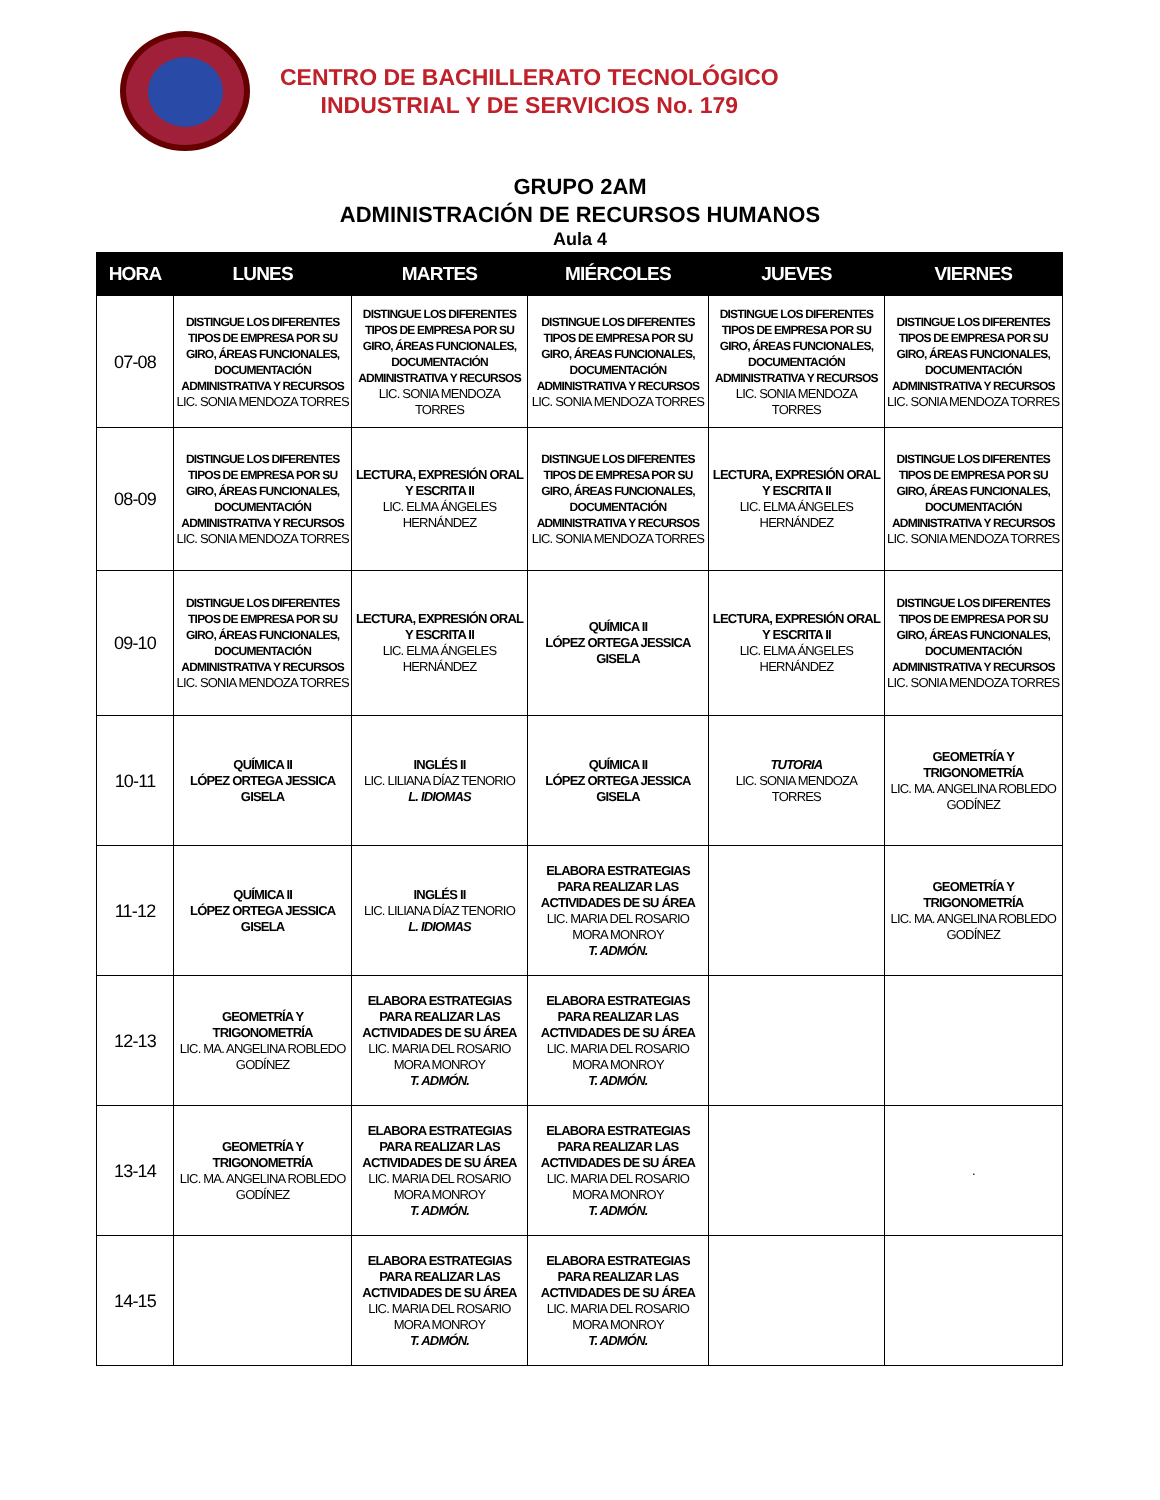CENTRO DE BACHILLERATO TECNOLÓGICO
INDUSTRIAL Y DE SERVICIOS No. 179
GRUPO 2AM
ADMINISTRACIÓN DE RECURSOS HUMANOS
Aula 4
| HORA | LUNES | MARTES | MIÉRCOLES | JUEVES | VIERNES |
| --- | --- | --- | --- | --- | --- |
| 07-08 | DISTINGUE LOS DIFERENTES TIPOS DE EMPRESA POR SU GIRO, ÁREAS FUNCIONALES, DOCUMENTACIÓN ADMINISTRATIVA Y RECURSOS LIC. SONIA MENDOZA TORRES | DISTINGUE LOS DIFERENTES TIPOS DE EMPRESA POR SU GIRO, ÁREAS FUNCIONALES, DOCUMENTACIÓN ADMINISTRATIVA Y RECURSOS LIC. SONIA MENDOZA TORRES | DISTINGUE LOS DIFERENTES TIPOS DE EMPRESA POR SU GIRO, ÁREAS FUNCIONALES, DOCUMENTACIÓN ADMINISTRATIVA Y RECURSOS LIC. SONIA MENDOZA TORRES | DISTINGUE LOS DIFERENTES TIPOS DE EMPRESA POR SU GIRO, ÁREAS FUNCIONALES, DOCUMENTACIÓN ADMINISTRATIVA Y RECURSOS LIC. SONIA MENDOZA TORRES | DISTINGUE LOS DIFERENTES TIPOS DE EMPRESA POR SU GIRO, ÁREAS FUNCIONALES, DOCUMENTACIÓN ADMINISTRATIVA Y RECURSOS LIC. SONIA MENDOZA TORRES |
| 08-09 | DISTINGUE LOS DIFERENTES TIPOS DE EMPRESA POR SU GIRO, ÁREAS FUNCIONALES, DOCUMENTACIÓN ADMINISTRATIVA Y RECURSOS LIC. SONIA MENDOZA TORRES | LECTURA, EXPRESIÓN ORAL Y ESCRITA II LIC. ELMA ÁNGELES HERNÁNDEZ | DISTINGUE LOS DIFERENTES TIPOS DE EMPRESA POR SU GIRO, ÁREAS FUNCIONALES, DOCUMENTACIÓN ADMINISTRATIVA Y RECURSOS LIC. SONIA MENDOZA TORRES | LECTURA, EXPRESIÓN ORAL Y ESCRITA II LIC. ELMA ÁNGELES HERNÁNDEZ | DISTINGUE LOS DIFERENTES TIPOS DE EMPRESA POR SU GIRO, ÁREAS FUNCIONALES, DOCUMENTACIÓN ADMINISTRATIVA Y RECURSOS LIC. SONIA MENDOZA TORRES |
| 09-10 | DISTINGUE LOS DIFERENTES TIPOS DE EMPRESA POR SU GIRO, ÁREAS FUNCIONALES, DOCUMENTACIÓN ADMINISTRATIVA Y RECURSOS LIC. SONIA MENDOZA TORRES | LECTURA, EXPRESIÓN ORAL Y ESCRITA II LIC. ELMA ÁNGELES HERNÁNDEZ | QUÍMICA II LÓPEZ ORTEGA JESSICA GISELA | LECTURA, EXPRESIÓN ORAL Y ESCRITA II LIC. ELMA ÁNGELES HERNÁNDEZ | DISTINGUE LOS DIFERENTES TIPOS DE EMPRESA POR SU GIRO, ÁREAS FUNCIONALES, DOCUMENTACIÓN ADMINISTRATIVA Y RECURSOS LIC. SONIA MENDOZA TORRES |
| 10-11 | QUÍMICA II LÓPEZ ORTEGA JESSICA GISELA | INGLÉS II LIC. LILIANA DÍAZ TENORIO L. IDIOMAS | QUÍMICA II LÓPEZ ORTEGA JESSICA GISELA | TUTORIA LIC. SONIA MENDOZA TORRES | GEOMETRÍA Y TRIGONOMETRÍA LIC. MA. ANGELINA ROBLEDO GODÍNEZ |
| 11-12 | QUÍMICA II LÓPEZ ORTEGA JESSICA GISELA | INGLÉS II LIC. LILIANA DÍAZ TENORIO L. IDIOMAS | ELABORA ESTRATEGIAS PARA REALIZAR LAS ACTIVIDADES DE SU ÁREA LIC. MARIA DEL ROSARIO MORA MONROY T. ADMÓN. | | GEOMETRÍA Y TRIGONOMETRÍA LIC. MA. ANGELINA ROBLEDO GODÍNEZ |
| 12-13 | GEOMETRÍA Y TRIGONOMETRÍA LIC. MA. ANGELINA ROBLEDO GODÍNEZ | ELABORA ESTRATEGIAS PARA REALIZAR LAS ACTIVIDADES DE SU ÁREA LIC. MARIA DEL ROSARIO MORA MONROY T. ADMÓN. | ELABORA ESTRATEGIAS PARA REALIZAR LAS ACTIVIDADES DE SU ÁREA LIC. MARIA DEL ROSARIO MORA MONROY T. ADMÓN. | | |
| 13-14 | GEOMETRÍA Y TRIGONOMETRÍA LIC. MA. ANGELINA ROBLEDO GODÍNEZ | ELABORA ESTRATEGIAS PARA REALIZAR LAS ACTIVIDADES DE SU ÁREA LIC. MARIA DEL ROSARIO MORA MONROY T. ADMÓN. | ELABORA ESTRATEGIAS PARA REALIZAR LAS ACTIVIDADES DE SU ÁREA LIC. MARIA DEL ROSARIO MORA MONROY T. ADMÓN. | | . |
| 14-15 | | ELABORA ESTRATEGIAS PARA REALIZAR LAS ACTIVIDADES DE SU ÁREA LIC. MARIA DEL ROSARIO MORA MONROY T. ADMÓN. | ELABORA ESTRATEGIAS PARA REALIZAR LAS ACTIVIDADES DE SU ÁREA LIC. MARIA DEL ROSARIO MORA MONROY T. ADMÓN. | | |